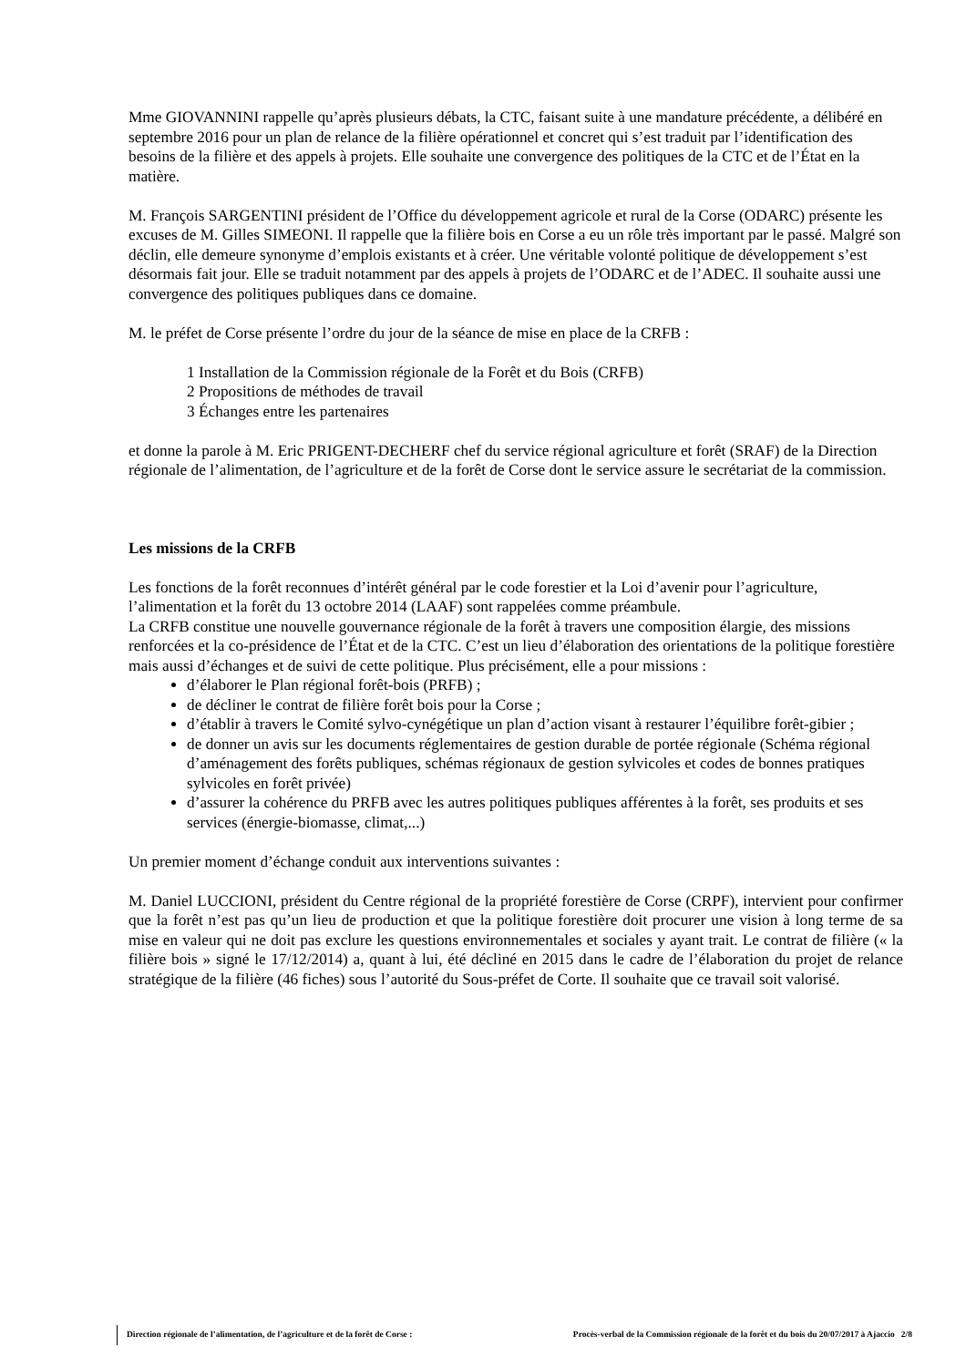Mme GIOVANNINI rappelle qu’après plusieurs débats, la CTC, faisant suite à une mandature précédente, a délibéré en septembre 2016 pour un plan de relance de la filière opérationnel et concret qui s’est traduit par l’identification des besoins de la filière et des appels à projets. Elle souhaite une convergence des politiques de la CTC et de l’État en la matière.
M. François SARGENTINI président de l’Office du développement agricole et rural de la Corse (ODARC) présente les excuses de M. Gilles SIMEONI. Il rappelle que la filière bois en Corse a eu un rôle très important par le passé. Malgré son déclin, elle demeure synonyme d’emplois existants et à créer. Une véritable volonté politique de développement s’est désormais fait jour. Elle se traduit notamment par des appels à projets de l’ODARC et de l’ADEC. Il souhaite aussi une convergence des politiques publiques dans ce domaine.
M. le préfet de Corse présente l’ordre du jour de la séance de mise en place de la CRFB :
1 Installation de la Commission régionale de la Forêt et du Bois (CRFB)
2 Propositions de méthodes de travail
3 Échanges entre les partenaires
et donne la parole à M. Eric PRIGENT-DECHERF chef du service régional agriculture et forêt (SRAF) de la Direction régionale de l’alimentation, de l’agriculture et de la forêt de Corse dont le service assure le secrétariat de la commission.
Les missions de la CRFB
Les fonctions de la forêt reconnues d’intérêt général par le code forestier et la Loi d’avenir pour l’agriculture, l’alimentation et la forêt du 13 octobre 2014 (LAAF) sont rappelées comme préambule.
La CRFB constitue une nouvelle gouvernance régionale de la forêt à travers une composition élargie, des missions renforcées et la co-présidence de l’État et de la CTC. C’est un lieu d’élaboration des orientations de la politique forestière mais aussi d’échanges et de suivi de cette politique. Plus précisément, elle a pour missions :
d’élaborer le Plan régional forêt-bois (PRFB) ;
de décliner le contrat de filière forêt bois pour la Corse ;
d’établir à travers le Comité sylvo-cynégétique un plan d’action visant à restaurer l’équilibre forêt-gibier ;
de donner un avis sur les documents réglementaires de gestion durable de portée régionale (Schéma régional d’aménagement des forêts publiques, schémas régionaux de gestion sylvicoles et codes de bonnes pratiques sylvicoles en forêt privée)
d’assurer la cohérence du PRFB avec les autres politiques publiques afférentes à la forêt, ses produits et ses services (énergie-biomasse, climat,...)
Un premier moment d’échange conduit aux interventions suivantes :
M. Daniel LUCCIONI, président du Centre régional de la propriété forestière de Corse (CRPF), intervient pour confirmer que la forêt n’est pas qu’un lieu de production et que la politique forestière doit procurer une vision à long terme de sa mise en valeur qui ne doit pas exclure les questions environnementales et sociales y ayant trait. Le contrat de filière (« la filière bois » signé le 17/12/2014) a, quant à lui, été décliné en 2015 dans le cadre de l’élaboration du projet de relance stratégique de la filière (46 fiches) sous l’autorité du Sous-préfet de Corte. Il souhaite que ce travail soit valorisé.
Direction régionale de l’alimentation, de l’agriculture et de la forêt de Corse : Procès-verbal de la Commission régionale de la forêt et du bois du 20/07/2017 à Ajaccio 2/8